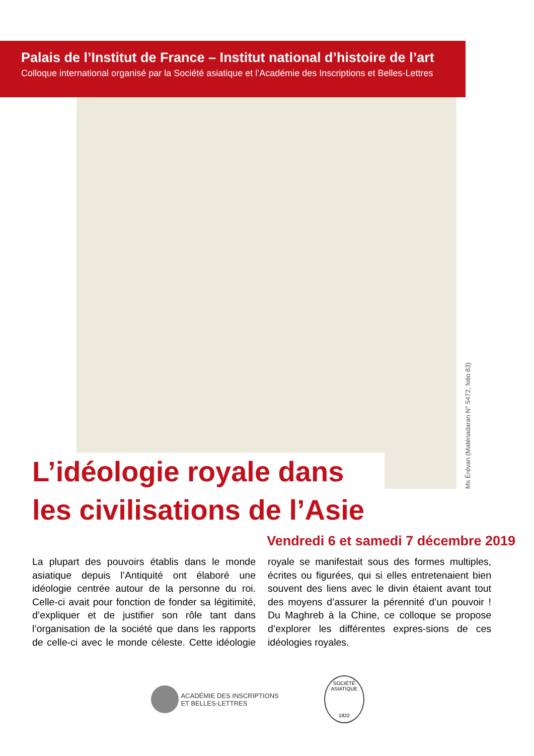Palais de l’Institut de France – Institut national d’histoire de l’art
Colloque international organisé par la Société asiatique et l’Académie des Inscriptions et Belles-Lettres
Ms Érévan (Maténadaran N° 5472, folio 83)
L’idéologie royale dans
les civilisations de l’Asie
Vendredi 6 et samedi 7 décembre 2019
La plupart des pouvoirs établis dans le monde asiatique depuis l’Antiquité ont élaboré une idéologie centrée autour de la personne du roi. Celle-ci avait pour fonction de fonder sa légitimité, d’expliquer et de justifier son rôle tant dans l’organisation de la société que dans les rapports de celle-ci avec le monde céleste. Cette idéologie royale se manifestait sous des formes multiples, écrites ou figurées, qui si elles entretenaient bien souvent des liens avec le divin étaient avant tout des moyens d’assurer la pérennité d’un pouvoir ! Du Maghreb à la Chine, ce colloque se propose d’explorer les différentes expres-sions de ces idéologies royales.
ACADÉMIE DES INSCRIPTIONS
ET BELLES-LETTRES
SOCIÉTÉ ASIATIQUE
1822